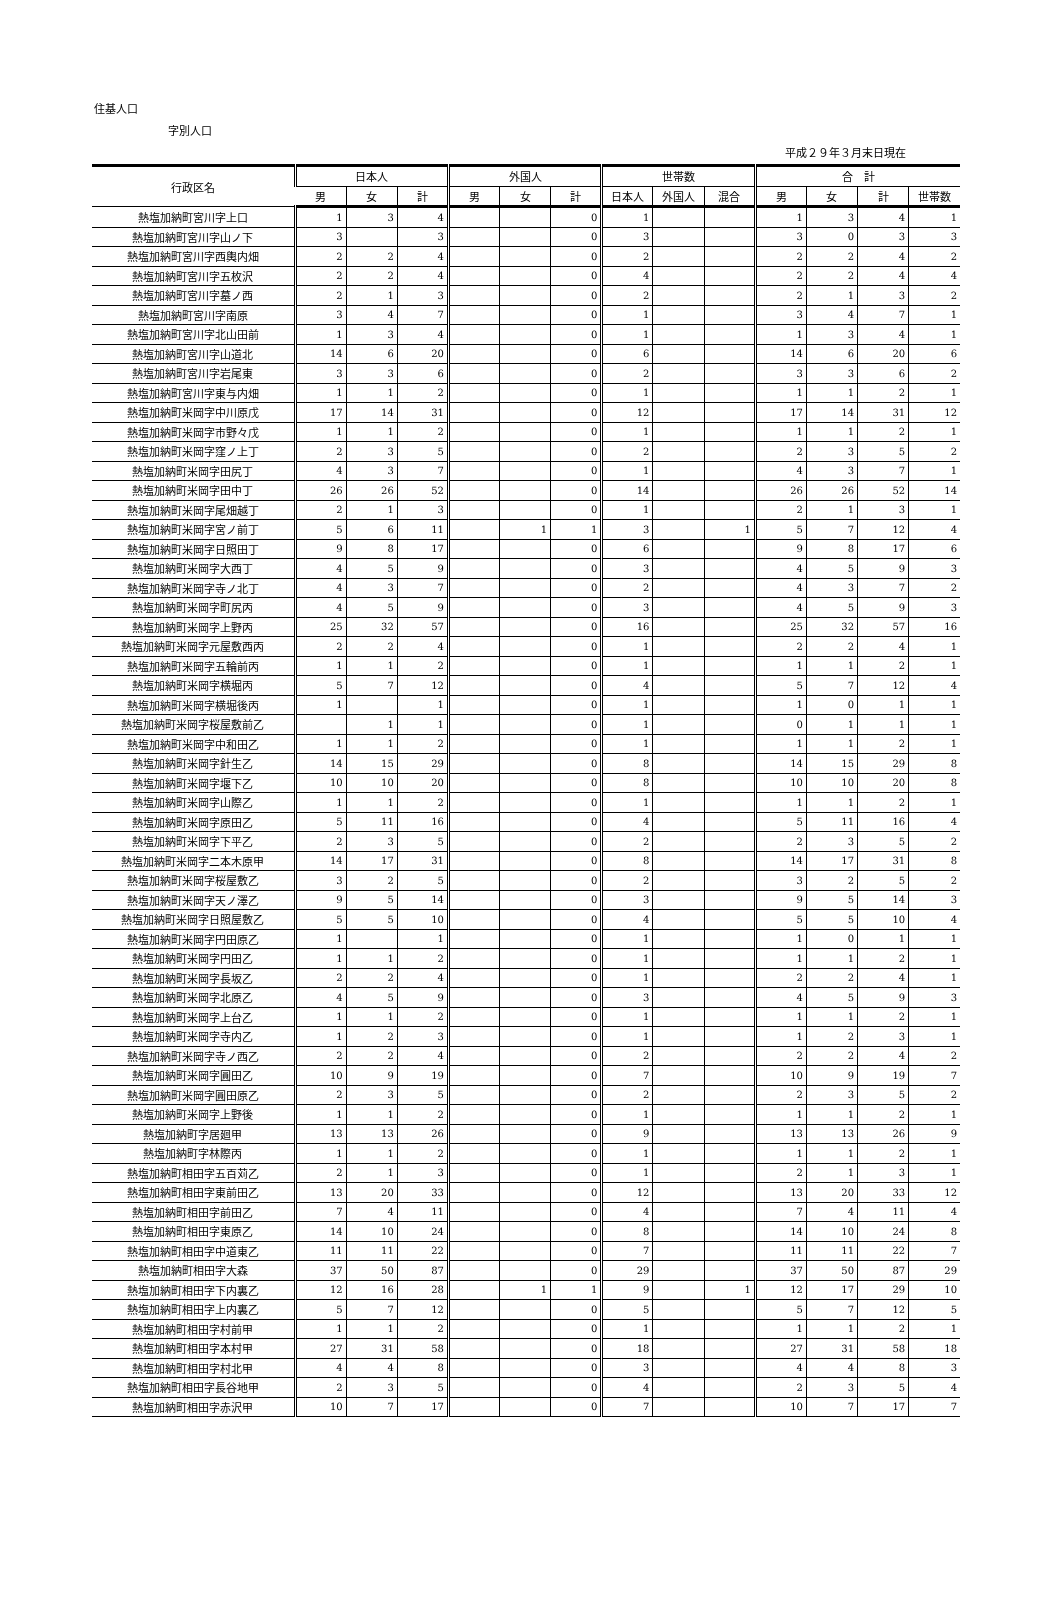住基人口
字別人口
平成２９年３月末日現在
| 行政区名 | 日本人 | | | 外国人 | | | 世帯数 | | | 合 計 | | | |
| --- | --- | --- | --- | --- | --- | --- | --- | --- | --- | --- | --- | --- | --- |
| | 男 | 女 | 計 | 男 | 女 | 計 | 日本人 | 外国人 | 混合 | 男 | 女 | 計 | 世帯数 |
| 熱塩加納町宮川字上口 | 1 | 3 | 4 | | | 0 | 1 | | | 1 | 3 | 4 | 1 |
| 熱塩加納町宮川字山ノ下 | 3 | | 3 | | | 0 | 3 | | | 3 | 0 | 3 | 3 |
| 熱塩加納町宮川字西輿内畑 | 2 | 2 | 4 | | | 0 | 2 | | | 2 | 2 | 4 | 2 |
| 熱塩加納町宮川字五枚沢 | 2 | 2 | 4 | | | 0 | 4 | | | 2 | 2 | 4 | 4 |
| 熱塩加納町宮川字墓ノ西 | 2 | 1 | 3 | | | 0 | 2 | | | 2 | 1 | 3 | 2 |
| 熱塩加納町宮川字南原 | 3 | 4 | 7 | | | 0 | 1 | | | 3 | 4 | 7 | 1 |
| 熱塩加納町宮川字北山田前 | 1 | 3 | 4 | | | 0 | 1 | | | 1 | 3 | 4 | 1 |
| 熱塩加納町宮川字山道北 | 14 | 6 | 20 | | | 0 | 6 | | | 14 | 6 | 20 | 6 |
| 熱塩加納町宮川字岩尾東 | 3 | 3 | 6 | | | 0 | 2 | | | 3 | 3 | 6 | 2 |
| 熱塩加納町宮川字東与内畑 | 1 | 1 | 2 | | | 0 | 1 | | | 1 | 1 | 2 | 1 |
| 熱塩加納町米岡字中川原戊 | 17 | 14 | 31 | | | 0 | 12 | | | 17 | 14 | 31 | 12 |
| 熱塩加納町米岡字市野々戊 | 1 | 1 | 2 | | | 0 | 1 | | | 1 | 1 | 2 | 1 |
| 熱塩加納町米岡字窪ノ上丁 | 2 | 3 | 5 | | | 0 | 2 | | | 2 | 3 | 5 | 2 |
| 熱塩加納町米岡字田尻丁 | 4 | 3 | 7 | | | 0 | 1 | | | 4 | 3 | 7 | 1 |
| 熱塩加納町米岡字田中丁 | 26 | 26 | 52 | | | 0 | 14 | | | 26 | 26 | 52 | 14 |
| 熱塩加納町米岡字尾畑越丁 | 2 | 1 | 3 | | | 0 | 1 | | | 2 | 1 | 3 | 1 |
| 熱塩加納町米岡字宮ノ前丁 | 5 | 6 | 11 | | 1 | 1 | 3 | | 1 | 5 | 7 | 12 | 4 |
| 熱塩加納町米岡字日照田丁 | 9 | 8 | 17 | | | 0 | 6 | | | 9 | 8 | 17 | 6 |
| 熱塩加納町米岡字大西丁 | 4 | 5 | 9 | | | 0 | 3 | | | 4 | 5 | 9 | 3 |
| 熱塩加納町米岡字寺ノ北丁 | 4 | 3 | 7 | | | 0 | 2 | | | 4 | 3 | 7 | 2 |
| 熱塩加納町米岡字町尻丙 | 4 | 5 | 9 | | | 0 | 3 | | | 4 | 5 | 9 | 3 |
| 熱塩加納町米岡字上野丙 | 25 | 32 | 57 | | | 0 | 16 | | | 25 | 32 | 57 | 16 |
| 熱塩加納町米岡字元屋敷西丙 | 2 | 2 | 4 | | | 0 | 1 | | | 2 | 2 | 4 | 1 |
| 熱塩加納町米岡字五輪前丙 | 1 | 1 | 2 | | | 0 | 1 | | | 1 | 1 | 2 | 1 |
| 熱塩加納町米岡字横堀丙 | 5 | 7 | 12 | | | 0 | 4 | | | 5 | 7 | 12 | 4 |
| 熱塩加納町米岡字横堀後丙 | 1 | | 1 | | | 0 | 1 | | | 1 | 0 | 1 | 1 |
| 熱塩加納町米岡字桜屋敷前乙 | | 1 | 1 | | | 0 | 1 | | | 0 | 1 | 1 | 1 |
| 熱塩加納町米岡字中和田乙 | 1 | 1 | 2 | | | 0 | 1 | | | 1 | 1 | 2 | 1 |
| 熱塩加納町米岡字針生乙 | 14 | 15 | 29 | | | 0 | 8 | | | 14 | 15 | 29 | 8 |
| 熱塩加納町米岡字堰下乙 | 10 | 10 | 20 | | | 0 | 8 | | | 10 | 10 | 20 | 8 |
| 熱塩加納町米岡字山際乙 | 1 | 1 | 2 | | | 0 | 1 | | | 1 | 1 | 2 | 1 |
| 熱塩加納町米岡字原田乙 | 5 | 11 | 16 | | | 0 | 4 | | | 5 | 11 | 16 | 4 |
| 熱塩加納町米岡字下平乙 | 2 | 3 | 5 | | | 0 | 2 | | | 2 | 3 | 5 | 2 |
| 熱塩加納町米岡字二本木原甲 | 14 | 17 | 31 | | | 0 | 8 | | | 14 | 17 | 31 | 8 |
| 熱塩加納町米岡字桜屋敷乙 | 3 | 2 | 5 | | | 0 | 2 | | | 3 | 2 | 5 | 2 |
| 熱塩加納町米岡字天ノ澤乙 | 9 | 5 | 14 | | | 0 | 3 | | | 9 | 5 | 14 | 3 |
| 熱塩加納町米岡字日照屋敷乙 | 5 | 5 | 10 | | | 0 | 4 | | | 5 | 5 | 10 | 4 |
| 熱塩加納町米岡字円田原乙 | 1 | | 1 | | | 0 | 1 | | | 1 | 0 | 1 | 1 |
| 熱塩加納町米岡字円田乙 | 1 | 1 | 2 | | | 0 | 1 | | | 1 | 1 | 2 | 1 |
| 熱塩加納町米岡字長坂乙 | 2 | 2 | 4 | | | 0 | 1 | | | 2 | 2 | 4 | 1 |
| 熱塩加納町米岡字北原乙 | 4 | 5 | 9 | | | 0 | 3 | | | 4 | 5 | 9 | 3 |
| 熱塩加納町米岡字上台乙 | 1 | 1 | 2 | | | 0 | 1 | | | 1 | 1 | 2 | 1 |
| 熱塩加納町米岡字寺内乙 | 1 | 2 | 3 | | | 0 | 1 | | | 1 | 2 | 3 | 1 |
| 熱塩加納町米岡字寺ノ西乙 | 2 | 2 | 4 | | | 0 | 2 | | | 2 | 2 | 4 | 2 |
| 熱塩加納町米岡字圓田乙 | 10 | 9 | 19 | | | 0 | 7 | | | 10 | 9 | 19 | 7 |
| 熱塩加納町米岡字圓田原乙 | 2 | 3 | 5 | | | 0 | 2 | | | 2 | 3 | 5 | 2 |
| 熱塩加納町米岡字上野後 | 1 | 1 | 2 | | | 0 | 1 | | | 1 | 1 | 2 | 1 |
| 熱塩加納町字居廻甲 | 13 | 13 | 26 | | | 0 | 9 | | | 13 | 13 | 26 | 9 |
| 熱塩加納町字林際丙 | 1 | 1 | 2 | | | 0 | 1 | | | 1 | 1 | 2 | 1 |
| 熱塩加納町相田字五百苅乙 | 2 | 1 | 3 | | | 0 | 1 | | | 2 | 1 | 3 | 1 |
| 熱塩加納町相田字東前田乙 | 13 | 20 | 33 | | | 0 | 12 | | | 13 | 20 | 33 | 12 |
| 熱塩加納町相田字前田乙 | 7 | 4 | 11 | | | 0 | 4 | | | 7 | 4 | 11 | 4 |
| 熱塩加納町相田字東原乙 | 14 | 10 | 24 | | | 0 | 8 | | | 14 | 10 | 24 | 8 |
| 熱塩加納町相田字中道東乙 | 11 | 11 | 22 | | | 0 | 7 | | | 11 | 11 | 22 | 7 |
| 熱塩加納町相田字大森 | 37 | 50 | 87 | | | 0 | 29 | | | 37 | 50 | 87 | 29 |
| 熱塩加納町相田字下内裏乙 | 12 | 16 | 28 | | 1 | 1 | 9 | | 1 | 12 | 17 | 29 | 10 |
| 熱塩加納町相田字上内裏乙 | 5 | 7 | 12 | | | 0 | 5 | | | 5 | 7 | 12 | 5 |
| 熱塩加納町相田字村前甲 | 1 | 1 | 2 | | | 0 | 1 | | | 1 | 1 | 2 | 1 |
| 熱塩加納町相田字本村甲 | 27 | 31 | 58 | | | 0 | 18 | | | 27 | 31 | 58 | 18 |
| 熱塩加納町相田字村北甲 | 4 | 4 | 8 | | | 0 | 3 | | | 4 | 4 | 8 | 3 |
| 熱塩加納町相田字長谷地甲 | 2 | 3 | 5 | | | 0 | 4 | | | 2 | 3 | 5 | 4 |
| 熱塩加納町相田字赤沢甲 | 10 | 7 | 17 | | | 0 | 7 | | | 10 | 7 | 17 | 7 |